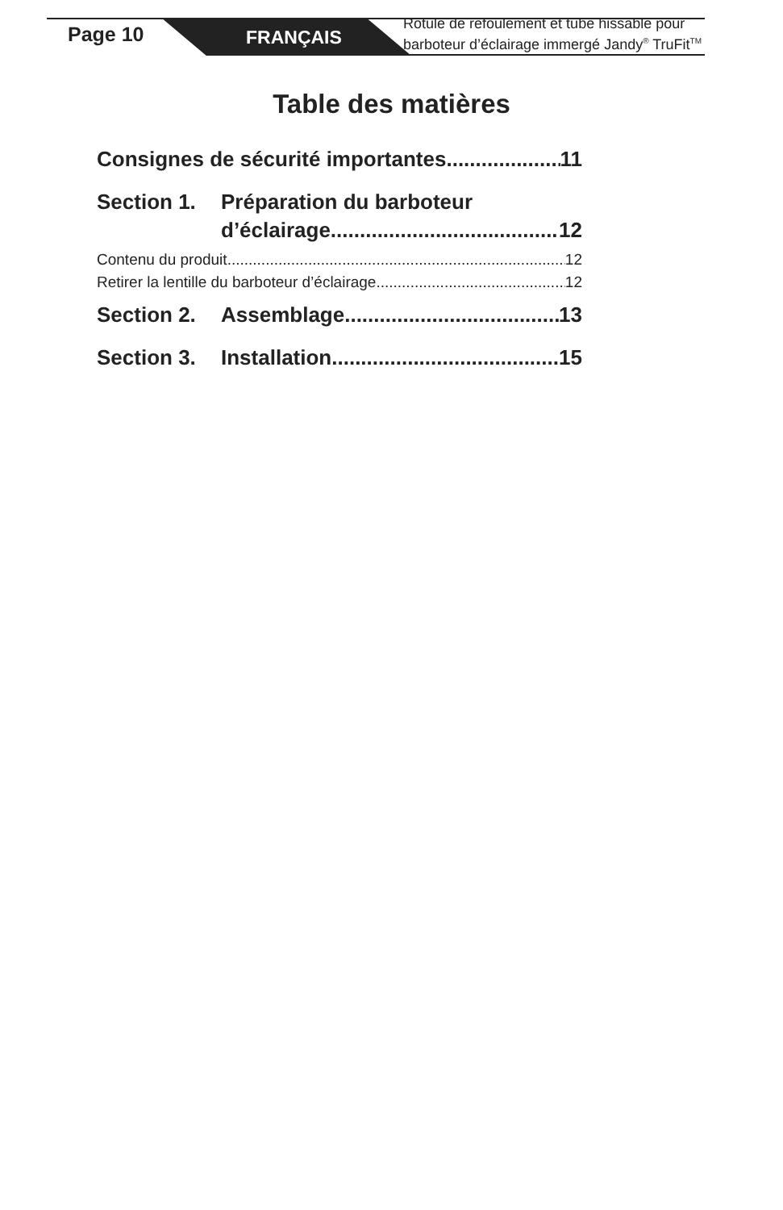Page 10 FRANÇAIS
Rotule de refoulement et tube hissable pour
barboteur d’éclairage immergé Jandy<sup>®</sup> TruFit<sup>TM</sup>
Table des matières
Consignes de sécurité importantes 11
Section 1. Préparation du barboteur
d’éclairage 12
Contenu du produit 12
Retirer la lentille du barboteur d’éclairage 12
Section 2. Assemblage 13
Section 3. Installation 15